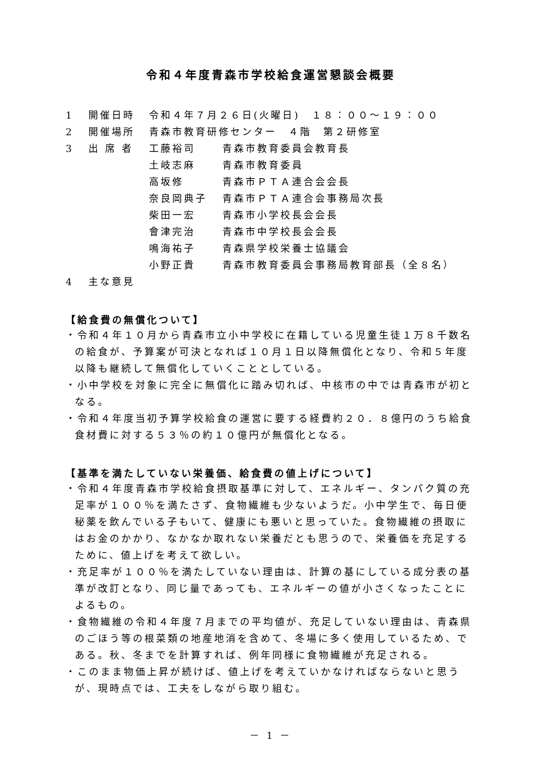令和４年度青森市学校給食運営懇談会概要
1 開催日時 令和４年７月２６日(火曜日)　１８：００～１９：００
2 開催場所 青森市教育研修センター　４階　第２研修室
3 出 席 者 工藤裕司 青森市教育委員会教育長
土岐志麻 青森市教育委員
高坂修 青森市ＰＴＡ連合会会長
奈良岡典子 青森市ＰＴＡ連合会事務局次長
柴田一宏 青森市小学校長会会長
會津完治 青森市中学校長会会長
鳴海祐子 青森県学校栄養士協議会
小野正貴 青森市教育委員会事務局教育部長（全８名）
4 主な意見
【給食費の無償化ついて】
・令和４年１０月から青森市立小中学校に在籍している児童生徒１万８千数名の給食が、予算案が可決となれば１０月１日以降無償化となり、令和５年度以降も継続して無償化していくこととしている。
・小中学校を対象に完全に無償化に踏み切れば、中核市の中では青森市が初となる。
・令和４年度当初予算学校給食の運営に要する経費約２０．８億円のうち給食食材費に対する５３％の約１０億円が無償化となる。
【基準を満たしていない栄養価、給食費の値上げについて】
・令和４年度青森市学校給食摂取基準に対して、エネルギー、タンパク質の充足率が１００％を満たさず、食物繊維も少ないようだ。小中学生で、毎日便秘薬を飲んでいる子もいて、健康にも悪いと思っていた。食物繊維の摂取にはお金のかかり、なかなか取れない栄養だとも思うので、栄養価を充足するために、値上げを考えて欲しい。
・充足率が１００％を満たしていない理由は、計算の基にしている成分表の基準が改訂となり、同じ量であっても、エネルギーの値が小さくなったことによるもの。
・食物繊維の令和４年度７月までの平均値が、充足していない理由は、青森県のごほう等の根菜類の地産地消を含めて、冬場に多く使用しているため、である。秋、冬までを計算すれば、例年同様に食物繊維が充足される。
・このまま物価上昇が続けば、値上げを考えていかなければならないと思うが、現時点では、工夫をしながら取り組む。
－ 1 －